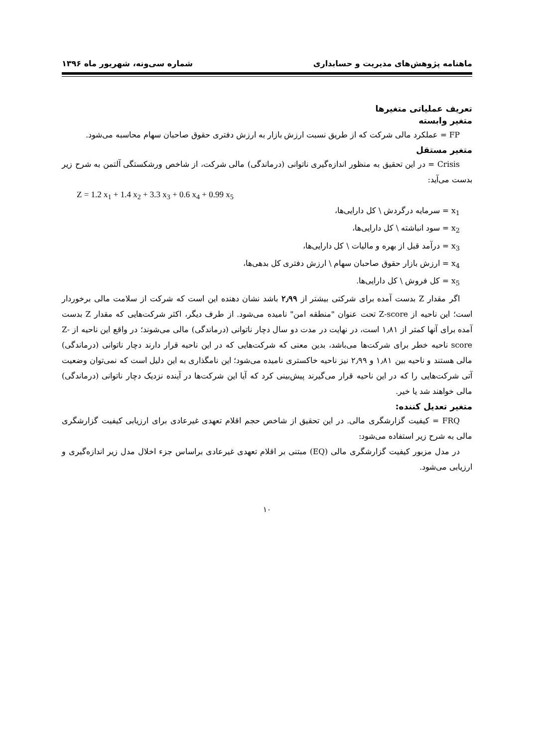ماهنامه پژوهش‌های مدیریت و حسابداری شماره سی‌ونه، شهریور ماه ۱۳۹۶
تعریف عملیاتی متغیرها
متغیر وابسته
FP = عملکرد مالی شرکت که از طریق نسبت ارزش بازار به ارزش دفتری حقوق صاحبان سهام محاسبه می‌شود.
متغیر مستقل
Crisis = در این تحقیق به منظور اندازه‌گیری ناتوانی (درماندگی) مالی شرکت، از شاخص ورشکستگی آلتمن به شرح زیر بدست می‌آید:
Z = 1.2 x<sub>1</sub> + 1.4 x<sub>2</sub> + 3.3 x<sub>3</sub> + 0.6 x<sub>4</sub> + 0.99 x<sub>5</sub>
x<sub>1</sub> = سرمایه درگردش \ کل دارایی‌ها،
x<sub>2</sub> = سود انباشته \ کل دارایی‌ها،
x<sub>3</sub> = درآمد قبل از بهره و مالیات \ کل دارایی‌ها،
x<sub>4</sub> = ارزش بازار حقوق صاحبان سهام \ ارزش دفتری کل بدهی‌ها،
x<sub>5</sub> = کل فروش \ کل دارایی‌ها.
اگر مقدار Z بدست آمده برای شرکتی بیشتر از ۲٫۹۹ باشد نشان دهنده این است که شرکت از سلامت مالی برخوردار است؛ این ناحیه از Z-score تحت عنوان "منطقه امن" نامیده می‌شود. از طرف دیگر، اکثر شرکت‌هایی که مقدار Z بدست آمده برای آنها کمتر از ۱٫۸۱ است، در نهایت در مدت دو سال دچار ناتوانی (درماندگی) مالی می‌شوند؛ در واقع این ناحیه از Z-score ناحیه خطر برای شرکت‌ها می‌باشد، بدین معنی که شرکت‌هایی که در این ناحیه قرار دارند دچار ناتوانی (درماندگی) مالی هستند و ناحیه بین ۱٫۸۱ و ۲٫۹۹ نیز ناحیه خاکستری نامیده می‌شود؛ این نامگذاری به این دلیل است که نمی‌توان وضعیت آتی شرکت‌هایی را که در این ناحیه قرار می‌گیرند پیش‌بینی کرد که آیا این شرکت‌ها در آینده نزدیک دچار ناتوانی (درماندگی) مالی خواهند شد یا خیر.
متغیر تعدیل کننده:
FRQ = کیفیت گزارشگری مالی. در این تحقیق از شاخص حجم اقلام تعهدی غیرعادی برای ارزیابی کیفیت گزارشگری مالی به شرح زیر استفاده می‌شود:
در مدل مزبور کیفیت گزارشگری مالی (EQ) مبتنی بر اقلام تعهدی غیرعادی براساس جزء اخلال مدل زیر اندازه‌گیری و ارزیابی می‌شود.
۱۰